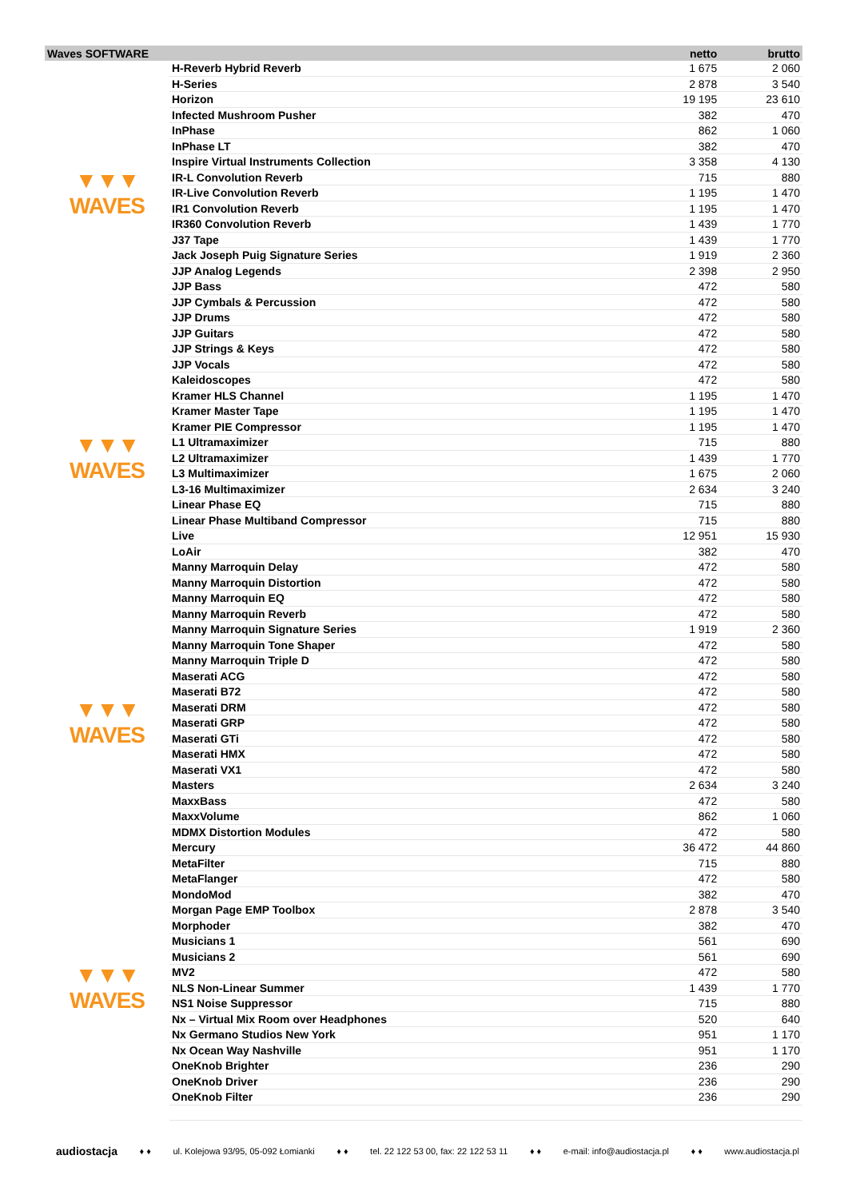| Waves SOFTWARE | | netto | brutto |
| --- | --- | --- | --- |
| ▼▼▼ WAVES | H-Reverb Hybrid Reverb | 1 675 | 2 060 |
| | H-Series | 2 878 | 3 540 |
| | Horizon | 19 195 | 23 610 |
| | Infected Mushroom Pusher | 382 | 470 |
| | InPhase | 862 | 1 060 |
| | InPhase LT | 382 | 470 |
| | Inspire Virtual Instruments Collection | 3 358 | 4 130 |
| | IR-L Convolution Reverb | 715 | 880 |
| | IR-Live Convolution Reverb | 1 195 | 1 470 |
| | IR1 Convolution Reverb | 1 195 | 1 470 |
| | IR360 Convolution Reverb | 1 439 | 1 770 |
| | J37 Tape | 1 439 | 1 770 |
| | Jack Joseph Puig Signature Series | 1 919 | 2 360 |
| | JJP Analog Legends | 2 398 | 2 950 |
| | JJP Bass | 472 | 580 |
| | JJP Cymbals & Percussion | 472 | 580 |
| | JJP Drums | 472 | 580 |
| ▼▼▼ WAVES | JJP Guitars | 472 | 580 |
| | JJP Strings & Keys | 472 | 580 |
| | JJP Vocals | 472 | 580 |
| | Kaleidoscopes | 472 | 580 |
| | Kramer HLS Channel | 1 195 | 1 470 |
| | Kramer Master Tape | 1 195 | 1 470 |
| | Kramer PIE Compressor | 1 195 | 1 470 |
| | L1 Ultramaximizer | 715 | 880 |
| | L2 Ultramaximizer | 1 439 | 1 770 |
| | L3 Multimaximizer | 1 675 | 2 060 |
| | L3-16 Multimaximizer | 2 634 | 3 240 |
| | Linear Phase EQ | 715 | 880 |
| | Linear Phase Multiband Compressor | 715 | 880 |
| | Live | 12 951 | 15 930 |
| | LoAir | 382 | 470 |
| | Manny Marroquin Delay | 472 | 580 |
| | Manny Marroquin Distortion | 472 | 580 |
| ▼▼▼ WAVES | Manny Marroquin EQ | 472 | 580 |
| | Manny Marroquin Reverb | 472 | 580 |
| | Manny Marroquin Signature Series | 1 919 | 2 360 |
| | Manny Marroquin Tone Shaper | 472 | 580 |
| | Manny Marroquin Triple D | 472 | 580 |
| | Maserati ACG | 472 | 580 |
| | Maserati B72 | 472 | 580 |
| | Maserati DRM | 472 | 580 |
| | Maserati GRP | 472 | 580 |
| | Maserati GTi | 472 | 580 |
| | Maserati HMX | 472 | 580 |
| | Maserati VX1 | 472 | 580 |
| | Masters | 2 634 | 3 240 |
| | MaxxBass | 472 | 580 |
| | MaxxVolume | 862 | 1 060 |
| | MDMX Distortion Modules | 472 | 580 |
| | Mercury | 36 472 | 44 860 |
| ▼▼▼ WAVES | MetaFilter | 715 | 880 |
| | MetaFlanger | 472 | 580 |
| | MondoMod | 382 | 470 |
| | Morgan Page EMP Toolbox | 2 878 | 3 540 |
| | Morphoder | 382 | 470 |
| | Musicians 1 | 561 | 690 |
| | Musicians 2 | 561 | 690 |
| | MV2 | 472 | 580 |
| | NLS Non-Linear Summer | 1 439 | 1 770 |
| | NS1 Noise Suppressor | 715 | 880 |
| | Nx – Virtual Mix Room over Headphones | 520 | 640 |
| | Nx Germano Studios New York | 951 | 1 170 |
| | Nx Ocean Way Nashville | 951 | 1 170 |
| | OneKnob Brighter | 236 | 290 |
| | OneKnob Driver | 236 | 290 |
| | OneKnob Filter | 236 | 290 |
audiostacja ♦ ♦ ul. Kolejowa 93/95, 05-092 Łomianki ♦ ♦ tel. 22 122 53 00, fax: 22 122 53 11 ♦ ♦ e-mail: info@audiostacja.pl ♦ ♦ www.audiostacja.pl